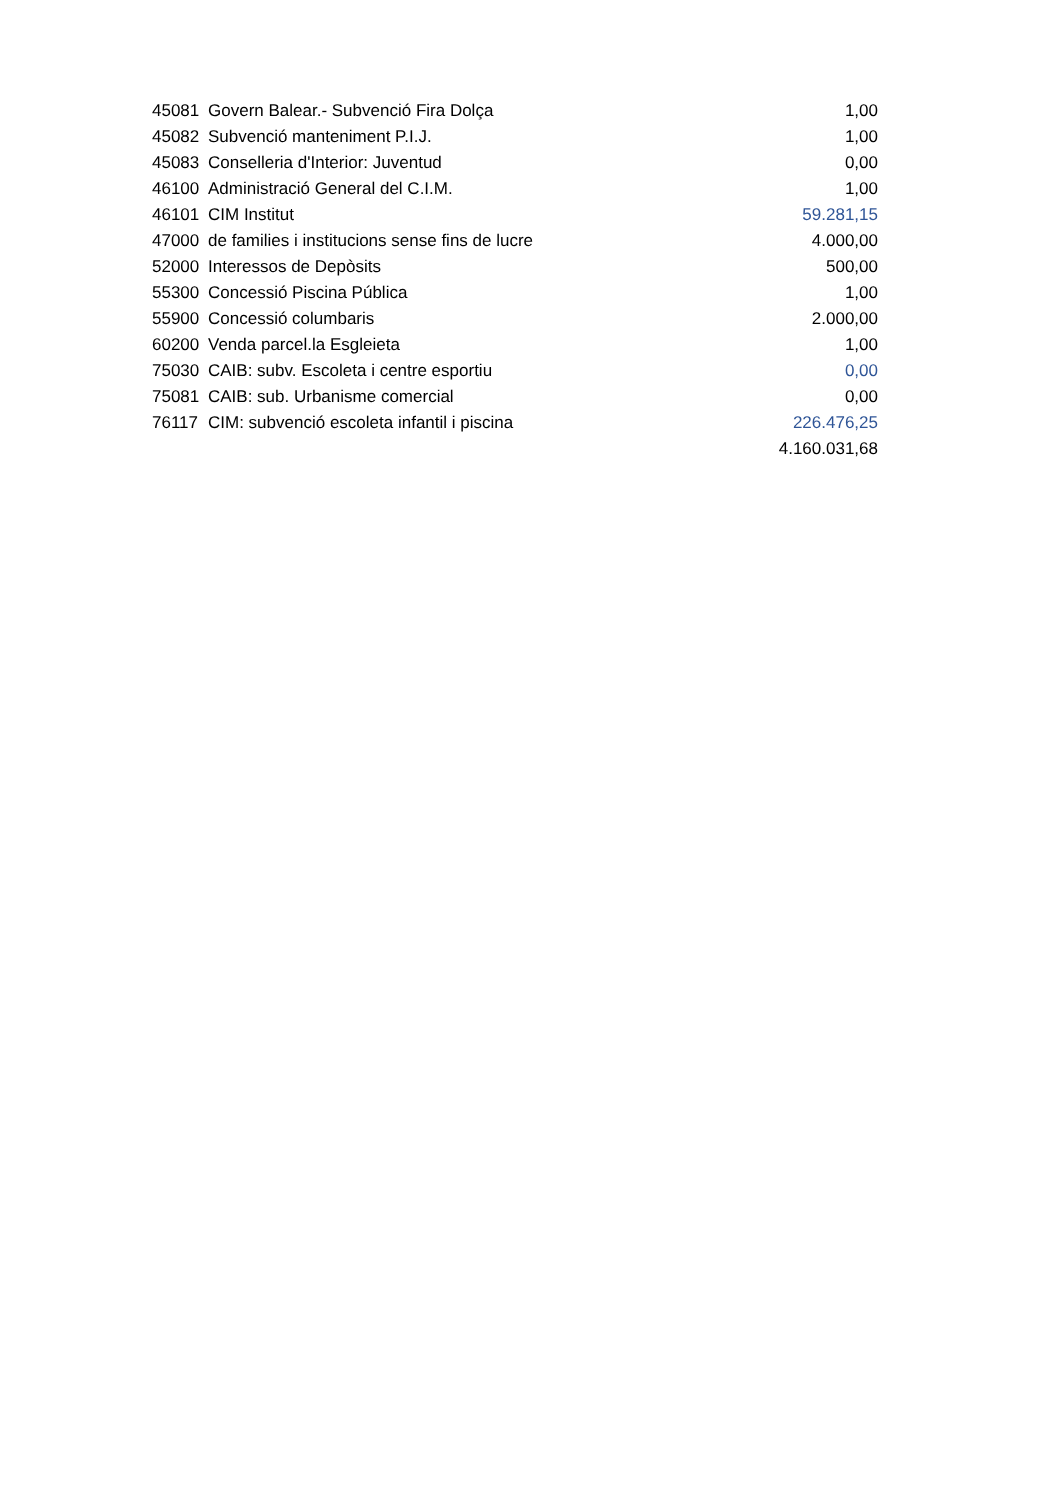| 45081 | Govern Balear.- Subvenció Fira Dolça | 1,00 |
| 45082 | Subvenció manteniment P.I.J. | 1,00 |
| 45083 | Conselleria d'Interior: Juventud | 0,00 |
| 46100 | Administració General del C.I.M. | 1,00 |
| 46101 | CIM Institut | 59.281,15 |
| 47000 | de families i institucions sense fins de lucre | 4.000,00 |
| 52000 | Interessos de Depòsits | 500,00 |
| 55300 | Concessió Piscina Pública | 1,00 |
| 55900 | Concessió columbaris | 2.000,00 |
| 60200 | Venda parcel.la Esgleieta | 1,00 |
| 75030 | CAIB: subv. Escoleta i centre esportiu | 0,00 |
| 75081 | CAIB: sub. Urbanisme comercial | 0,00 |
| 76117 | CIM: subvenció escoleta infantil i piscina | 226.476,25 |
| | | 4.160.031,68 |